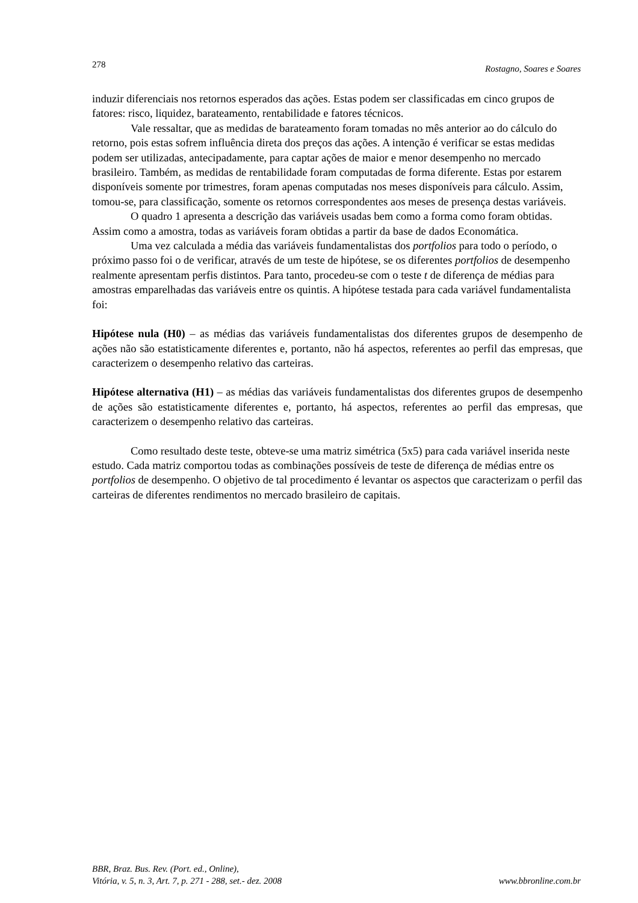278 Rostagno, Soares e Soares
induzir diferenciais nos retornos esperados das ações. Estas podem ser classificadas em cinco grupos de fatores: risco, liquidez, barateamento, rentabilidade e fatores técnicos.
Vale ressaltar, que as medidas de barateamento foram tomadas no mês anterior ao do cálculo do retorno, pois estas sofrem influência direta dos preços das ações. A intenção é verificar se estas medidas podem ser utilizadas, antecipadamente, para captar ações de maior e menor desempenho no mercado brasileiro. Também, as medidas de rentabilidade foram computadas de forma diferente. Estas por estarem disponíveis somente por trimestres, foram apenas computadas nos meses disponíveis para cálculo. Assim, tomou-se, para classificação, somente os retornos correspondentes aos meses de presença destas variáveis.
O quadro 1 apresenta a descrição das variáveis usadas bem como a forma como foram obtidas. Assim como a amostra, todas as variáveis foram obtidas a partir da base de dados Economática.
Uma vez calculada a média das variáveis fundamentalistas dos portfolios para todo o período, o próximo passo foi o de verificar, através de um teste de hipótese, se os diferentes portfolios de desempenho realmente apresentam perfis distintos. Para tanto, procedeu-se com o teste t de diferença de médias para amostras emparelhadas das variáveis entre os quintis. A hipótese testada para cada variável fundamentalista foi:
Hipótese nula (H0) – as médias das variáveis fundamentalistas dos diferentes grupos de desempenho de ações não são estatisticamente diferentes e, portanto, não há aspectos, referentes ao perfil das empresas, que caracterizem o desempenho relativo das carteiras.
Hipótese alternativa (H1) – as médias das variáveis fundamentalistas dos diferentes grupos de desempenho de ações são estatisticamente diferentes e, portanto, há aspectos, referentes ao perfil das empresas, que caracterizem o desempenho relativo das carteiras.
Como resultado deste teste, obteve-se uma matriz simétrica (5x5) para cada variável inserida neste estudo. Cada matriz comportou todas as combinações possíveis de teste de diferença de médias entre os portfolios de desempenho. O objetivo de tal procedimento é levantar os aspectos que caracterizam o perfil das carteiras de diferentes rendimentos no mercado brasileiro de capitais.
BBR, Braz. Bus. Rev. (Port. ed., Online),
Vitória, v. 5, n. 3, Art. 7, p. 271 - 288, set.- dez. 2008 www.bbronline.com.br